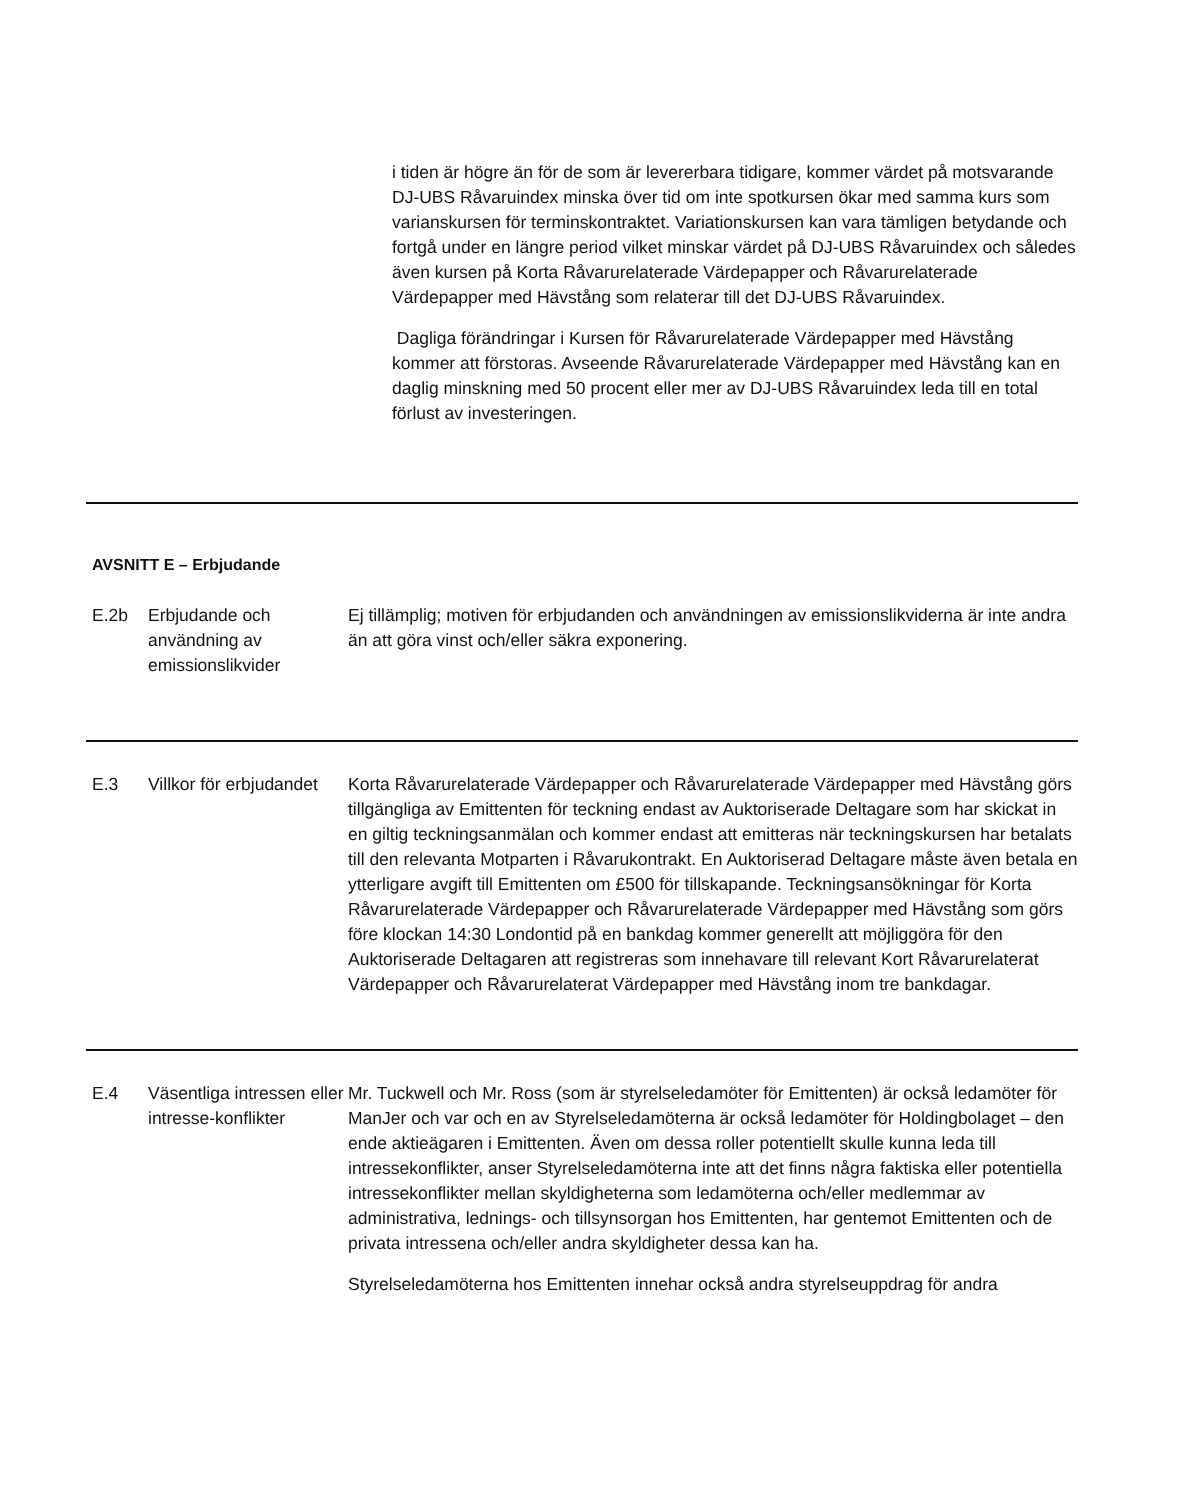i tiden är högre än för de som är levererbara tidigare, kommer värdet på motsvarande DJ-UBS Råvaruindex minska över tid om inte spotkursen ökar med samma kurs som varianskursen för terminskontraktet. Variationskursen kan vara tämligen betydande och fortgå under en längre period vilket minskar värdet på DJ-UBS Råvaruindex och således även kursen på Korta Råvarurelaterade Värdepapper och Råvarurelaterade Värdepapper med Hävstång som relaterar till det DJ-UBS Råvaruindex.
Dagliga förändringar i Kursen för Råvarurelaterade Värdepapper med Hävstång kommer att förstoras. Avseende Råvarurelaterade Värdepapper med Hävstång kan en daglig minskning med 50 procent eller mer av DJ-UBS Råvaruindex leda till en total förlust av investeringen.
AVSNITT E – Erbjudande
| E.2b | Erbjudande och användning av emissionslikvider | Ej tillämplig; motiven för erbjudanden och användningen av emissionslikviderna är inte andra än att göra vinst och/eller säkra exponering. |
| E.3 | Villkor för erbjudandet | Korta Råvarurelaterade Värdepapper och Råvarurelaterade Värdepapper med Hävstång görs tillgängliga av Emittenten för teckning endast av Auktoriserade Deltagare som har skickat in en giltig teckningsanmälan och kommer endast att emitteras när teckningskursen har betalats till den relevanta Motparten i Råvarukontrakt. En Auktoriserad Deltagare måste även betala en ytterligare avgift till Emittenten om £500 för tillskapande. Teckningsansökningar för Korta Råvarurelaterade Värdepapper och Råvarurelaterade Värdepapper med Hävstång som görs före klockan 14:30 Londontid på en bankdag kommer generellt att möjliggöra för den Auktoriserade Deltagaren att registreras som innehavare till relevant Kort Råvarurelaterat Värdepapper och Råvarurelaterat Värdepapper med Hävstång inom tre bankdagar. |
| E.4 | Väsentliga intressen eller intresse-konflikter | Mr. Tuckwell och Mr. Ross (som är styrelseledamöter för Emittenten) är också ledamöter för ManJer och var och en av Styrelseledamöterna är också ledamöter för Holdingbolaget – den ende aktieägaren i Emittenten. Även om dessa roller potentiellt skulle kunna leda till intressekonflikter, anser Styrelseledamöterna inte att det finns några faktiska eller potentiella intressekonflikter mellan skyldigheterna som ledamöterna och/eller medlemmar av administrativa, lednings- och tillsynsorgan hos Emittenten, har gentemot Emittenten och de privata intressena och/eller andra skyldigheter dessa kan ha. Styrelseledamöterna hos Emittenten innehar också andra styrelseuppdrag för andra |